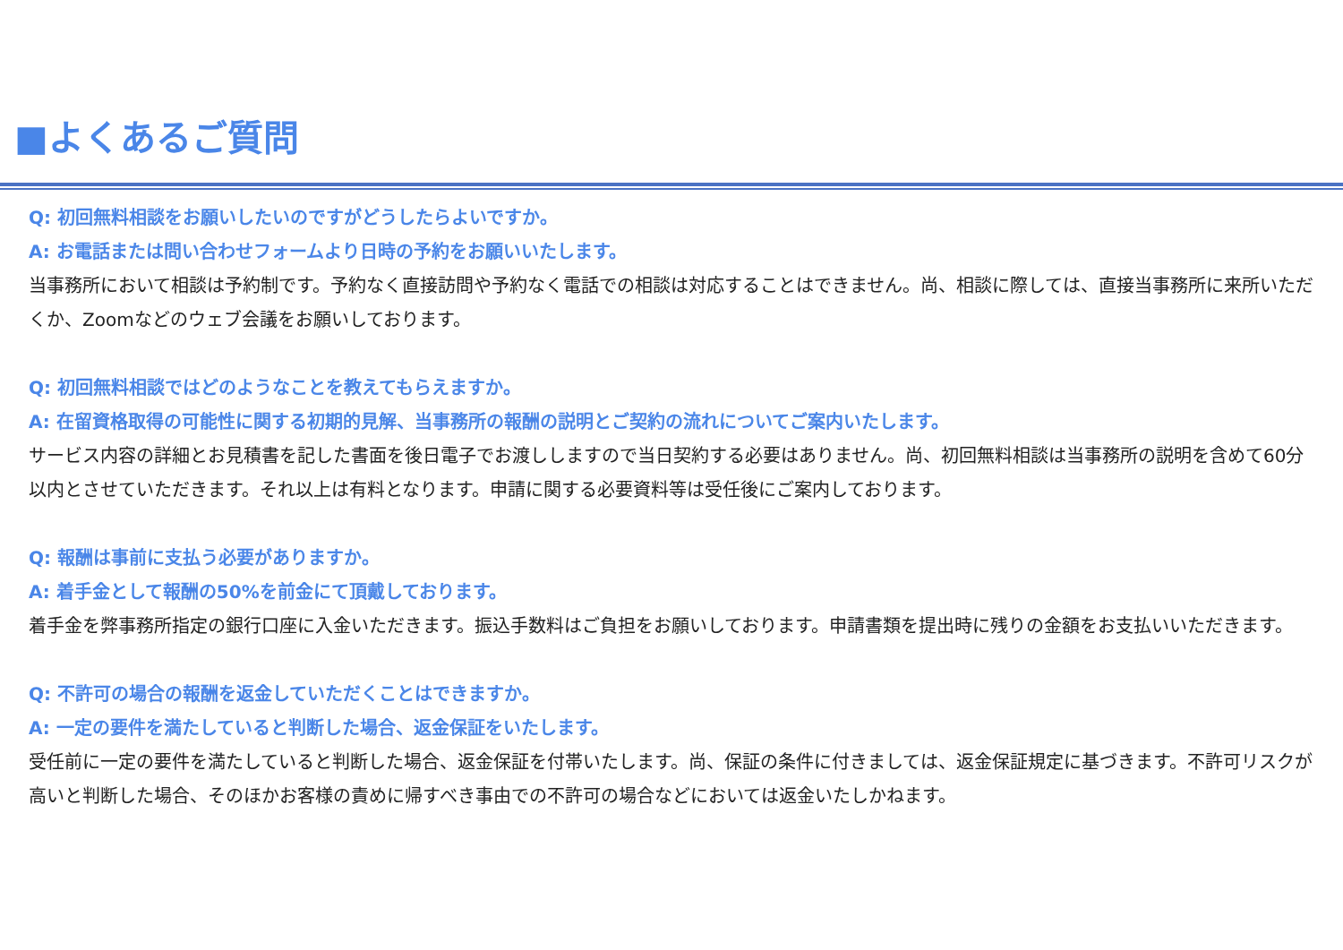■よくあるご質問
Q: 初回無料相談をお願いしたいのですがどうしたらよいですか。
A: お電話または問い合わせフォームより日時の予約をお願いいたします。
当事務所において相談は予約制です。予約なく直接訪問や予約なく電話での相談は対応することはできません。尚、相談に際しては、直接当事務所に来所いただくか、Zoomなどのウェブ会議をお願いしております。
Q: 初回無料相談ではどのようなことを教えてもらえますか。
A: 在留資格取得の可能性に関する初期的見解、当事務所の報酬の説明とご契約の流れについてご案内いたします。
サービス内容の詳細とお見積書を記した書面を後日電子でお渡ししますので当日契約する必要はありません。尚、初回無料相談は当事務所の説明を含めて60分以内とさせていただきます。それ以上は有料となります。申請に関する必要資料等は受任後にご案内しております。
Q: 報酬は事前に支払う必要がありますか。
A: 着手金として報酬の50%を前金にて頂戴しております。
着手金を弊事務所指定の銀行口座に入金いただきます。振込手数料はご負担をお願いしております。申請書類を提出時に残りの金額をお支払いいただきます。
Q: 不許可の場合の報酬を返金していただくことはできますか。
A: 一定の要件を満たしていると判断した場合、返金保証をいたします。
受任前に一定の要件を満たしていると判断した場合、返金保証を付帯いたします。尚、保証の条件に付きましては、返金保証規定に基づきます。不許可リスクが高いと判断した場合、そのほかお客様の責めに帰すべき事由での不許可の場合などにおいては返金いたしかねます。